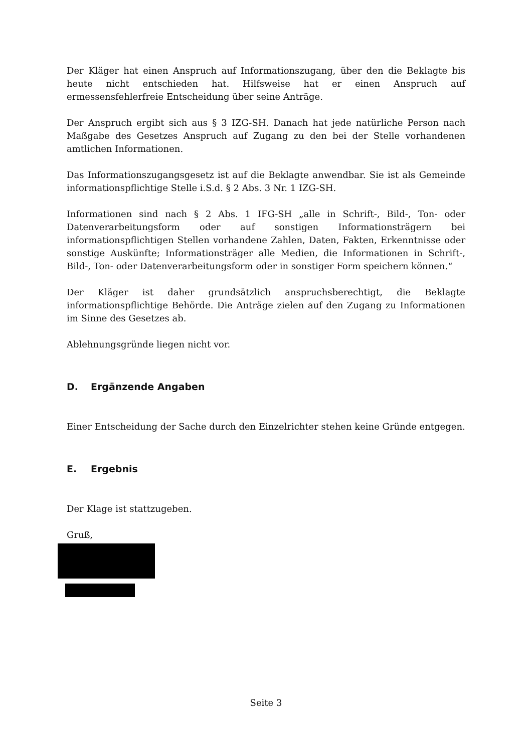Der Kläger hat einen Anspruch auf Informationszugang, über den die Beklagte bis heute nicht entschieden hat. Hilfsweise hat er einen Anspruch auf ermessensfehlerfreie Entscheidung über seine Anträge.
Der Anspruch ergibt sich aus § 3 IZG-SH. Danach hat jede natürliche Person nach Maßgabe des Gesetzes Anspruch auf Zugang zu den bei der Stelle vorhandenen amtlichen Informationen.
Das Informationszugangsgesetz ist auf die Beklagte anwendbar. Sie ist als Gemeinde informationspflichtige Stelle i.S.d. § 2 Abs. 3 Nr. 1 IZG-SH.
Informationen sind nach § 2 Abs. 1 IFG-SH „alle in Schrift-, Bild-, Ton- oder Datenverarbeitungsform oder auf sonstigen Informationsträgern bei informationspflichtigen Stellen vorhandene Zahlen, Daten, Fakten, Erkenntnisse oder sonstige Auskünfte; Informationsträger alle Medien, die Informationen in Schrift-, Bild-, Ton- oder Datenverarbeitungsform oder in sonstiger Form speichern können.“
Der Kläger ist daher grundsätzlich anspruchsberechtigt, die Beklagte informationspflichtige Behörde. Die Anträge zielen auf den Zugang zu Informationen im Sinne des Gesetzes ab.
Ablehnungsgründe liegen nicht vor.
D. Ergänzende Angaben
Einer Entscheidung der Sache durch den Einzelrichter stehen keine Gründe entgegen.
E. Ergebnis
Der Klage ist stattzugeben.
Gruß,
Seite 3